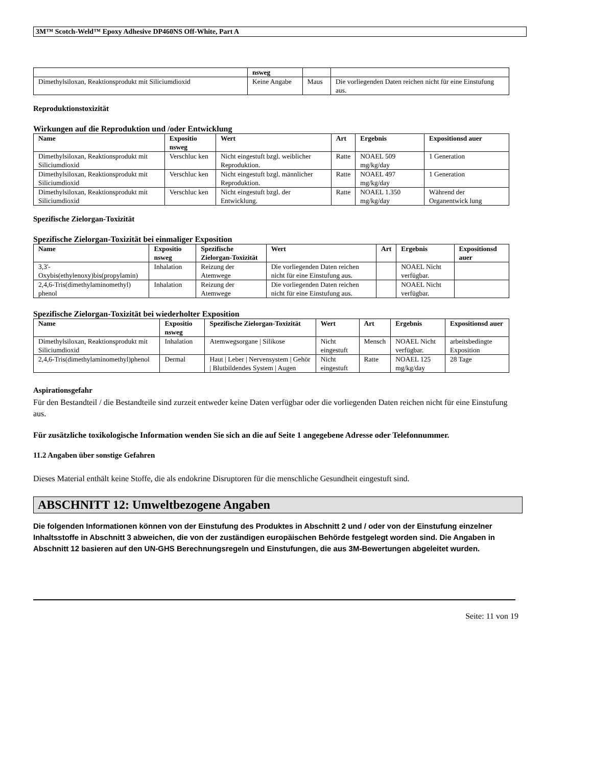3M™ Scotch-Weld™ Epoxy Adhesive DP460NS Off-White, Part A
| | nsweg | | |
| --- | --- | --- | --- |
| Dimethylsiloxan, Reaktionsprodukt mit Siliciumdioxid | Keine Angabe | Maus | Die vorliegenden Daten reichen nicht für eine Einstufung aus. |
Reproduktionstoxizität
Wirkungen auf die Reproduktion und /oder Entwicklung
| Name | Expositio nsweg | Wert | Art | Ergebnis | Expositionsd auer |
| --- | --- | --- | --- | --- | --- |
| Dimethylsiloxan, Reaktionsprodukt mit Siliciumdioxid | Verschluc ken | Nicht eingestuft bzgl. weiblicher Reproduktion. | Ratte | NOAEL 509 mg/kg/day | 1 Generation |
| Dimethylsiloxan, Reaktionsprodukt mit Siliciumdioxid | Verschluc ken | Nicht eingestuft bzgl. männlicher Reproduktion. | Ratte | NOAEL 497 mg/kg/day | 1 Generation |
| Dimethylsiloxan, Reaktionsprodukt mit Siliciumdioxid | Verschluc ken | Nicht eingestuft bzgl. der Entwicklung. | Ratte | NOAEL 1.350 mg/kg/day | Während der Organentwick lung |
Spezifische Zielorgan-Toxizität
Spezifische Zielorgan-Toxizität bei einmaliger Exposition
| Name | Expositio nsweg | Spezifische Zielorgan-Toxizität | Wert | Art | Ergebnis | Expositionsd auer |
| --- | --- | --- | --- | --- | --- | --- |
| 3,3'-Oxybis(ethylenoxy)bis(propylamin) | Inhalation | Reizung der Atemwege | Die vorliegenden Daten reichen nicht für eine Einstufung aus. | | NOAEL Nicht verfügbar. | |
| 2,4,6-Tris(dimethylaminomethyl) phenol | Inhalation | Reizung der Atemwege | Die vorliegenden Daten reichen nicht für eine Einstufung aus. | | NOAEL Nicht verfügbar. | |
Spezifische Zielorgan-Toxizität bei wiederholter Exposition
| Name | Expositio nsweg | Spezifische Zielorgan-Toxizität | Wert | Art | Ergebnis | Expositionsd auer |
| --- | --- | --- | --- | --- | --- | --- |
| Dimethylsiloxan, Reaktionsprodukt mit Siliciumdioxid | Inhalation | Atemwegsorgane / Silikose | Nicht eingestuft | Mensch | NOAEL Nicht verfügbar. | arbeitsbedingte Exposition |
| 2,4,6-Tris(dimethylaminomethyl)phenol | Dermal | Haut / Leber / Nervensystem / Gehör / Blutbildendes System / Augen | Nicht eingestuft | Ratte | NOAEL 125 mg/kg/day | 28 Tage |
Aspirationsgefahr
Für den Bestandteil / die Bestandteile sind zurzeit entweder keine Daten verfügbar oder die vorliegenden Daten reichen nicht für eine Einstufung aus.
Für zusätzliche toxikologische Information wenden Sie sich an die auf Seite 1 angegebene Adresse oder Telefonnummer.
11.2 Angaben über sonstige Gefahren
Dieses Material enthält keine Stoffe, die als endokrine Disruptoren für die menschliche Gesundheit eingestuft sind.
ABSCHNITT 12: Umweltbezogene Angaben
Die folgenden Informationen können von der Einstufung des Produktes in Abschnitt 2 und / oder von der Einstufung einzelner Inhaltsstoffe in Abschnitt 3 abweichen, die von der zuständigen europäischen Behörde festgelegt worden sind. Die Angaben in Abschnitt 12 basieren auf den UN-GHS Berechnungsregeln und Einstufungen, die aus 3M-Bewertungen abgeleitet wurden.
Seite: 11 von 19